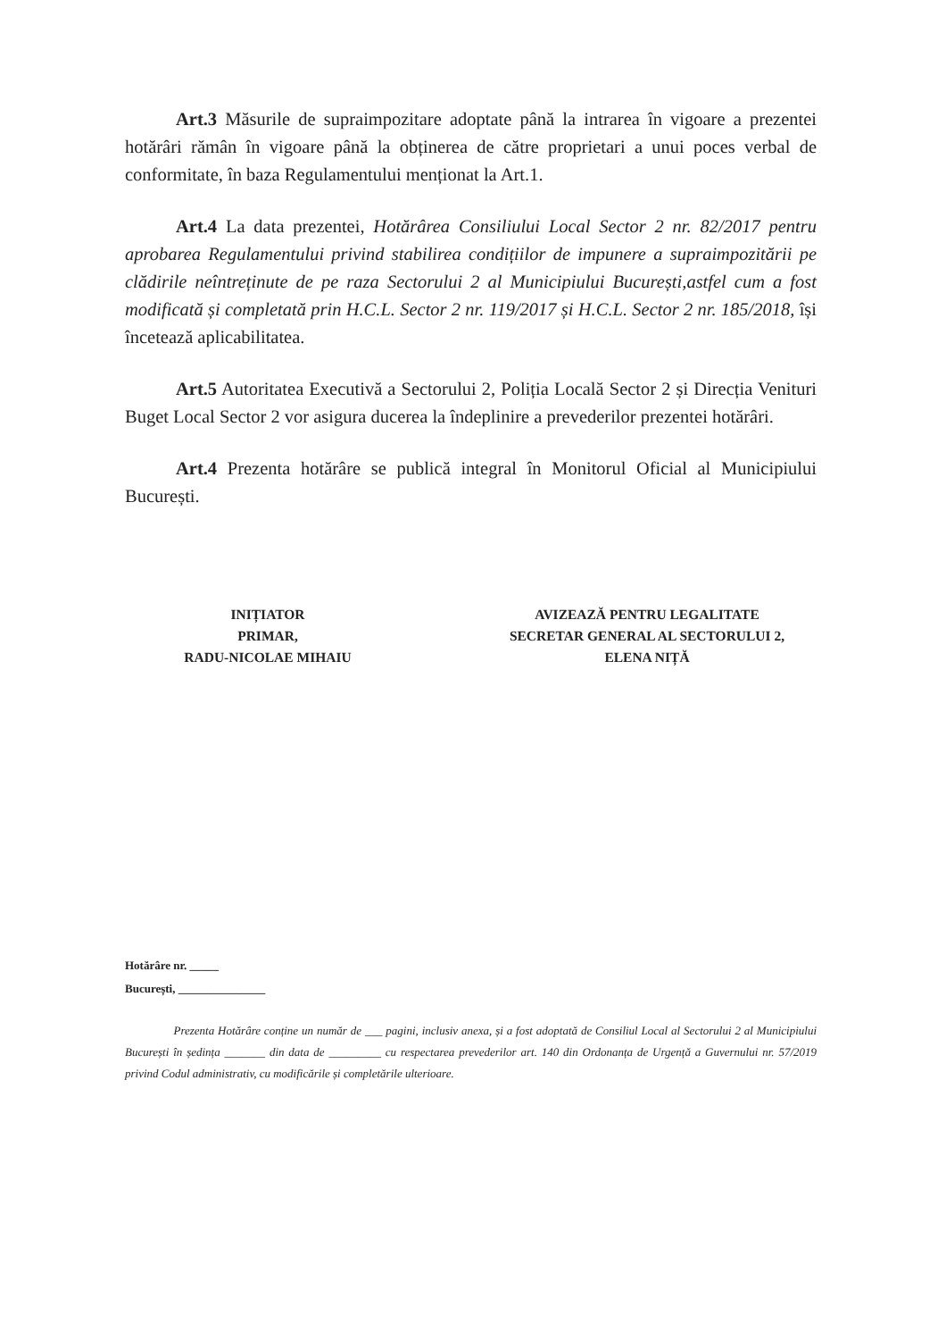Art.3 Măsurile de supraimpozitare adoptate până la intrarea în vigoare a prezentei hotărâri rămân în vigoare până la obținerea de către proprietari a unui poces verbal de conformitate, în baza Regulamentului menționat la Art.1.
Art.4 La data prezentei, Hotărârea Consiliului Local Sector 2 nr. 82/2017 pentru aprobarea Regulamentului privind stabilirea condițiilor de impunere a supraimpozitării pe clădirile neîntreținute de pe raza Sectorului 2 al Municipiului București,astfel cum a fost modificată și completată prin H.C.L. Sector 2 nr. 119/2017 și H.C.L. Sector 2 nr. 185/2018, își încetează aplicabilitatea.
Art.5 Autoritatea Executivă a Sectorului 2, Poliția Locală Sector 2 și Direcția Venituri Buget Local Sector 2 vor asigura ducerea la îndeplinire a prevederilor prezentei hotărâri.
Art.4 Prezenta hotărâre se publică integral în Monitorul Oficial al Municipiului București.
INIȚIATOR
PRIMAR,
RADU-NICOLAE MIHAIU
AVIZEAZĂ PENTRU LEGALITATE
SECRETAR GENERAL AL SECTORULUI 2,
ELENA NIȚĂ
Hotărâre nr. _____
București, _______________
Prezenta Hotărâre conține un număr de ___ pagini, inclusiv anexa, și a fost adoptată de Consiliul Local al Sectorului 2 al Municipiului București în ședința _______ din data de _________ cu respectarea prevederilor art. 140 din Ordonanța de Urgență a Guvernului nr. 57/2019 privind Codul administrativ, cu modificările și completările ulterioare.